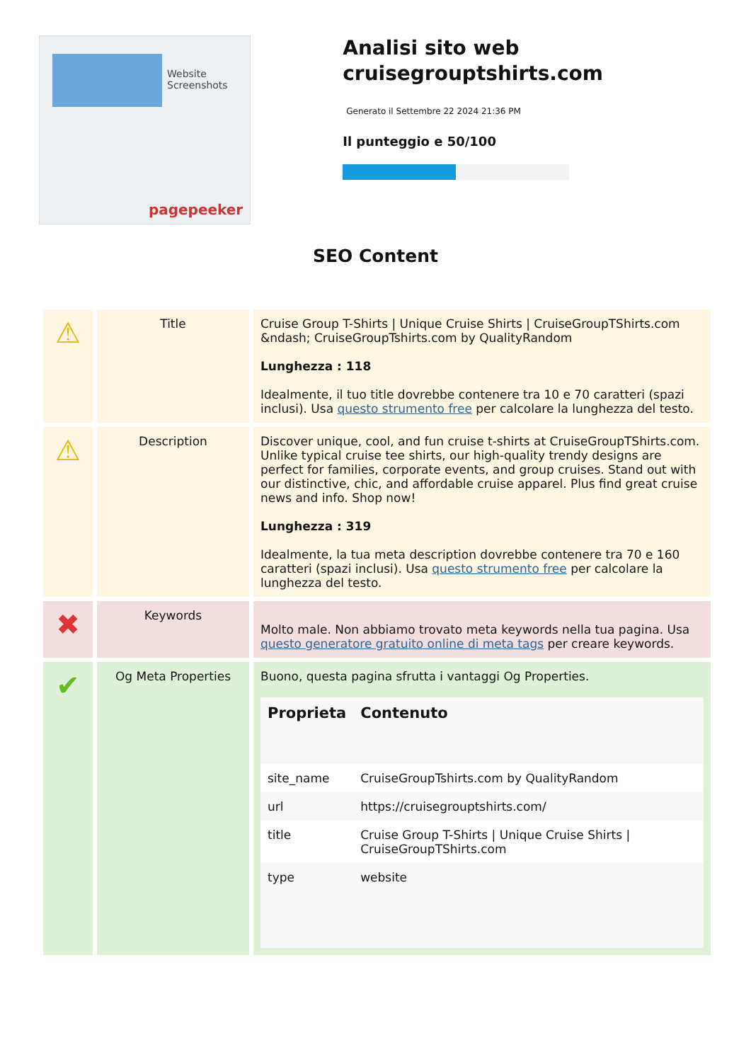Website Screenshots
pagepeeker
Analisi sito web cruisegrouptshirts.com
Generato il Settembre 22 2024 21:36 PM
Il punteggio e 50/100
SEO Content
| ⚠ | Title | Cruise Group T-Shirts / Unique Cruise Shirts / CruiseGroupTShirts.com &ndash; CruiseGroupTshirts.com by QualityRandom Lunghezza : 118 Idealmente, il tuo title dovrebbe contenere tra 10 e 70 caratteri (spazi inclusi). Usa questo strumento free per calcolare la lunghezza del testo. |
| ⚠ | Description | Discover unique, cool, and fun cruise t-shirts at CruiseGroupTShirts.com. Unlike typical cruise tee shirts, our high-quality trendy designs are perfect for families, corporate events, and group cruises. Stand out with our distinctive, chic, and affordable cruise apparel. Plus find great cruise news and info. Shop now! Lunghezza : 319 Idealmente, la tua meta description dovrebbe contenere tra 70 e 160 caratteri (spazi inclusi). Usa questo strumento free per calcolare la lunghezza del testo. |
| ✖ | Keywords | Molto male. Non abbiamo trovato meta keywords nella tua pagina. Usa questo generatore gratuito online di meta tags per creare keywords. |
| ✔ | Og Meta Properties | Buono, questa pagina sfrutta i vantaggi Og Properties. / Proprieta / Contenuto / / --- / --- / / site_name / CruiseGroupTshirts.com by QualityRandom / / url / https://cruisegrouptshirts.com/ / / title / Cruise Group T-Shirts / Unique Cruise Shirts / CruiseGroupTShirts.com / / type / website / |